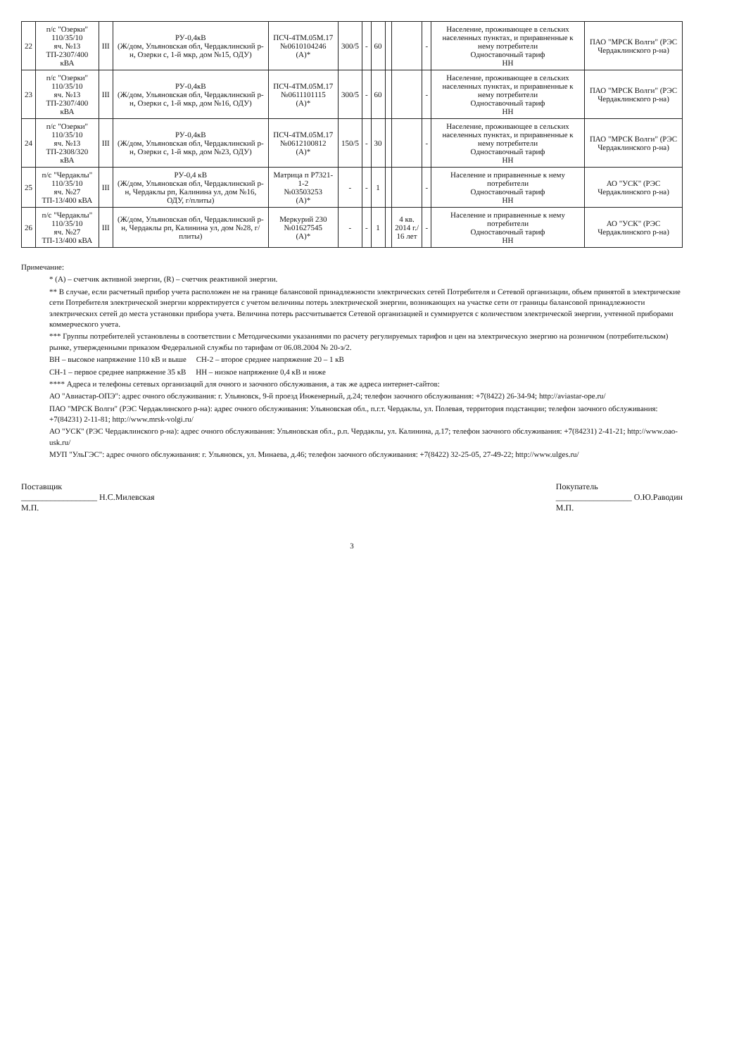| 22 | п/с "Озерки" 110/35/10 яч. №13 ТП-2307/400 кВА | III | РУ-0,4кВ (Ж/дом, Ульяновская обл, Чердаклинский р-н, Озерки с, 1-й мкр, дом №15, ОДУ) | ПСЧ-4ТМ.05М.17 №0610104246 (А)* | 300/5 | - | 60 | | | - | Население, проживающее в сельских населенных пунктах, и приравненные к нему потребители Одноставочный тариф НН | ПАО "МРСК Волги" (РЭС Чердаклинского р-на) |
| 23 | п/с "Озерки" 110/35/10 яч. №13 ТП-2307/400 кВА | III | РУ-0,4кВ (Ж/дом, Ульяновская обл, Чердаклинский р-н, Озерки с, 1-й мкр, дом №16, ОДУ) | ПСЧ-4ТМ.05М.17 №0611101115 (А)* | 300/5 | - | 60 | | | - | Население, проживающее в сельских населенных пунктах, и приравненные к нему потребители Одноставочный тариф НН | ПАО "МРСК Волги" (РЭС Чердаклинского р-на) |
| 24 | п/с "Озерки" 110/35/10 яч. №13 ТП-2308/320 кВА | III | РУ-0,4кВ (Ж/дом, Ульяновская обл, Чердаклинский р-н, Озерки с, 1-й мкр, дом №23, ОДУ) | ПСЧ-4ТМ.05М.17 №0612100812 (А)* | 150/5 | - | 30 | | | - | Население, проживающее в сельских населенных пунктах, и приравненные к нему потребители Одноставочный тариф НН | ПАО "МРСК Волги" (РЭС Чердаклинского р-на) |
| 25 | п/с "Чердаклы" 110/35/10 яч. №27 ТП-13/400 кВА | III | РУ-0,4 кВ (Ж/дом, Ульяновская обл, Чердаклинский р-н, Чердаклы рп, Калинина ул, дом №16, ОДУ, г/плиты) | Матрица п Р7321-1-2 №03503253 (А)* | - | - | 1 | | | - | Население и приравненные к нему потребители Одноставочный тариф НН | АО "УСК" (РЭС Чердаклинского р-на) |
| 26 | п/с "Чердаклы" 110/35/10 яч. №27 ТП-13/400 кВА | III | (Ж/дом, Ульяновская обл, Чердаклинский р-н, Чердаклы рп, Калинина ул, дом №28, г/плиты) | Меркурий 230 №01627545 (А)* | - | - | 1 | | 4 кв. 2014 г./ 16 лет | - | Население и приравненные к нему потребители Одноставочный тариф НН | АО "УСК" (РЭС Чердаклинского р-на) |
Примечание:
* (А) – счетчик активной энергии, (R) – счетчик реактивной энергии.
** В случае, если расчетный прибор учета расположен не на границе балансовой принадлежности электрических сетей Потребителя и Сетевой организации, объем принятой в электрические сети Потребителя электрической энергии корректируется с учетом величины потерь электрической энергии, возникающих на участке сети от границы балансовой принадлежности электрических сетей до места установки прибора учета. Величина потерь рассчитывается Сетевой организацией и суммируется с количеством электрической энергии, учтенной приборами коммерческого учета.
*** Группы потребителей установлены в соответствии с Методическими указаниями по расчету регулируемых тарифов и цен на электрическую энергию на розничном (потребительском) рынке, утвержденными приказом Федеральной службы по тарифам от 06.08.2004 № 20-э/2.
ВН – высокое напряжение 110 кВ и выше СН-2 – второе среднее напряжение 20 – 1 кВ
СН-1 – первое среднее напряжение 35 кВ НН – низкое напряжение 0,4 кВ и ниже
**** Адреса и телефоны сетевых организаций для очного и заочного обслуживания, а так же адреса интернет-сайтов:
АО "Авиастар-ОПЭ": адрес очного обслуживания: г. Ульяновск, 9-й проезд Инженерный, д.24; телефон заочного обслуживания: +7(8422) 26-34-94; http://aviastar-ope.ru/
ПАО "МРСК Волги" (РЭС Чердаклинского р-на): адрес очного обслуживания: Ульяновская обл., п.г.т. Чердаклы, ул. Полевая, территория подстанции; телефон заочного обслуживания: +7(84231) 2-11-81; http://www.mrsk-volgi.ru/
АО "УСК" (РЭС Чердаклинского р-на): адрес очного обслуживания: Ульяновская обл., р.п. Чердаклы, ул. Калинина, д.17; телефон заочного обслуживания: +7(84231) 2-41-21; http://www.oao-usk.ru/
МУП "УльГЭС": адрес очного обслуживания: г. Ульяновск, ул. Минаева, д.46; телефон заочного обслуживания: +7(8422) 32-25-05, 27-49-22; http://www.ulges.ru/
Поставщик
__________________ Н.С.Милевская
М.П.
Покупатель
__________________ О.Ю.Раводин
М.П.
3